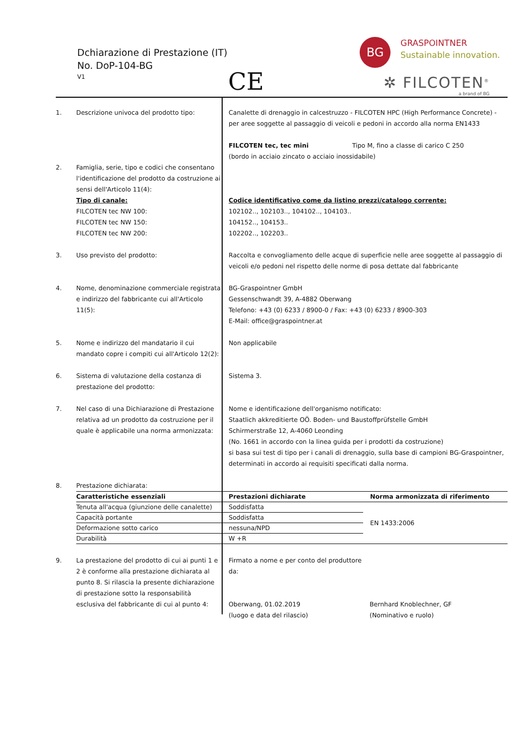Dchiarazione di Prestazione (IT)
No. DoP-104-BG
V1 CE
BG GRASPOINTNER
Sustainable innovation.
✲ FILCOTEN<sup>®</sup>
a brand of BG
1. Descrizione univoca del prodotto tipo: Canalette di drenaggio in calcestruzzo - FILCOTEN HPC (High Performance Concrete) - per aree soggette al passaggio di veicoli e pedoni in accordo alla norma EN1433
FILCOTEN tec, tec mini Tipo M, fino a classe di carico C 250
(bordo in acciaio zincato o acciaio inossidabile)
2. Famiglia, serie, tipo e codici che consentano l'identificazione del prodotto da costruzione ai sensi dell'Articolo 11(4):
Tipo di canale:
FILCOTEN tec NW 100:
FILCOTEN tec NW 150:
FILCOTEN tec NW 200:
Codice identificativo come da listino prezzi/catalogo corrente:
102102.., 102103.., 104102.., 104103..
104152.., 104153..
102202.., 102203..
3. Uso previsto del prodotto: Raccolta e convogliamento delle acque di superficie nelle aree soggette al passaggio di veicoli e/o pedoni nel rispetto delle norme di posa dettate dal fabbricante
4. Nome, denominazione commerciale registrata e indirizzo del fabbricante cui all'Articolo 11(5):
BG-Graspointner GmbH
Gessenschwandt 39, A-4882 Oberwang
Telefono: +43 (0) 6233 / 8900-0 / Fax: +43 (0) 6233 / 8900-303
E-Mail: office@graspointner.at
5. Nome e indirizzo del mandatario il cui mandato copre i compiti cui all'Articolo 12(2):
Non applicabile
6. Sistema di valutazione della costanza di prestazione del prodotto:
Sistema 3.
7. Nel caso di una Dichiarazione di Prestazione relativa ad un prodotto da costruzione per il quale è applicabile una norma armonizzata:
Nome e identificazione dell'organismo notificato:
Staatlich akkreditierte OÖ. Boden- und Baustoffprüfstelle GmbH
Schirmerstraße 12, A-4060 Leonding
(No. 1661 in accordo con la linea guida per i prodotti da costruzione)
si basa sui test di tipo per i canali di drenaggio, sulla base di campioni BG-Graspointner, determinati in accordo ai requisiti specificati dalla norma.
8. Prestazione dichiarata:
| Caratteristiche essenziali | Prestazioni dichiarate | Norma armonizzata di riferimento |
| --- | --- | --- |
| Tenuta all'acqua (giunzione delle canalette) | Soddisfatta | EN 1433:2006 |
| Capacità portante | Soddisfatta | |
| Deformazione sotto carico | nessuna/NPD | |
| Durabilità | W +R | |
9. La prestazione del prodotto di cui ai punti 1 e 2 è conforme alla prestazione dichiarata al punto 8. Si rilascia la presente dichiarazione di prestazione sotto la responsabilità esclusiva del fabbricante di cui al punto 4:
Firmato a nome e per conto del produttore da:
Oberwang, 01.02.2019
(luogo e data del rilascio)
Bernhard Knoblechner, GF
(Nominativo e ruolo)